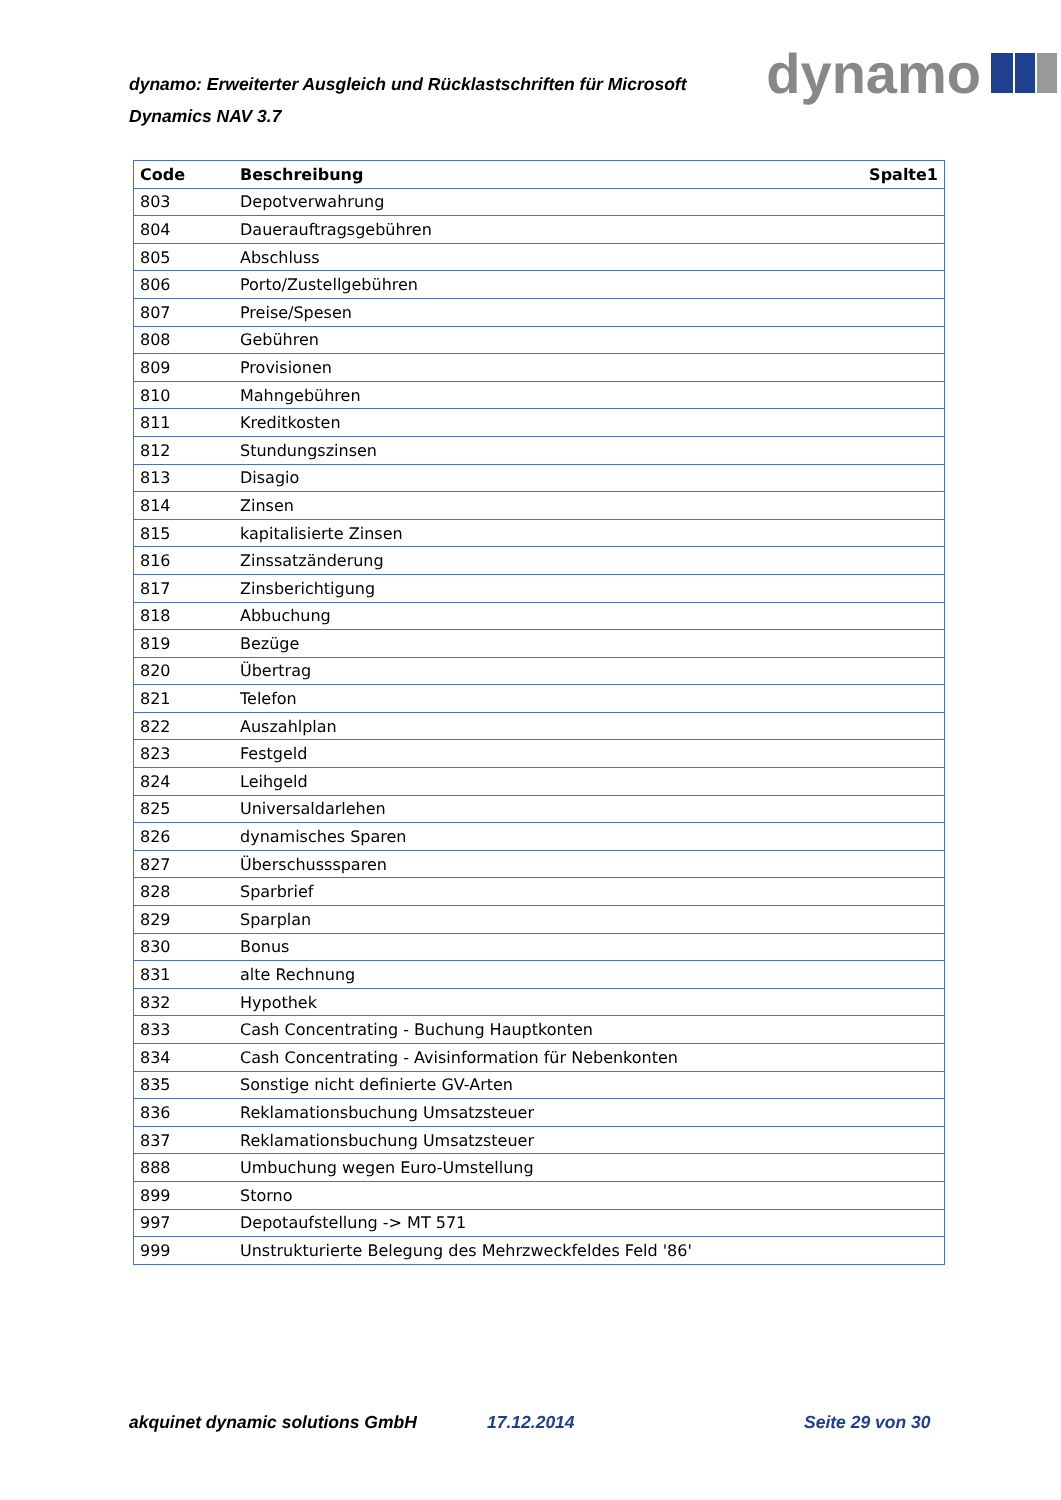dynamo: Erweiterter Ausgleich und Rücklastschriften für Microsoft Dynamics NAV 3.7
dynamo
| Code | Beschreibung | Spalte1 |
| --- | --- | --- |
| 803 | Depotverwahrung | |
| 804 | Dauerauftragsgebühren | |
| 805 | Abschluss | |
| 806 | Porto/Zustellgebühren | |
| 807 | Preise/Spesen | |
| 808 | Gebühren | |
| 809 | Provisionen | |
| 810 | Mahngebühren | |
| 811 | Kreditkosten | |
| 812 | Stundungszinsen | |
| 813 | Disagio | |
| 814 | Zinsen | |
| 815 | kapitalisierte Zinsen | |
| 816 | Zinssatzänderung | |
| 817 | Zinsberichtigung | |
| 818 | Abbuchung | |
| 819 | Bezüge | |
| 820 | Übertrag | |
| 821 | Telefon | |
| 822 | Auszahlplan | |
| 823 | Festgeld | |
| 824 | Leihgeld | |
| 825 | Universaldarlehen | |
| 826 | dynamisches Sparen | |
| 827 | Überschusssparen | |
| 828 | Sparbrief | |
| 829 | Sparplan | |
| 830 | Bonus | |
| 831 | alte Rechnung | |
| 832 | Hypothek | |
| 833 | Cash Concentrating - Buchung Hauptkonten | |
| 834 | Cash Concentrating - Avisinformation für Nebenkonten | |
| 835 | Sonstige nicht definierte GV-Arten | |
| 836 | Reklamationsbuchung Umsatzsteuer | |
| 837 | Reklamationsbuchung Umsatzsteuer | |
| 888 | Umbuchung wegen Euro-Umstellung | |
| 899 | Storno | |
| 997 | Depotaufstellung -> MT 571 | |
| 999 | Unstrukturierte Belegung des Mehrzweckfeldes Feld '86' | |
akquinet dynamic solutions GmbH 17.12.2014 Seite 29 von 30